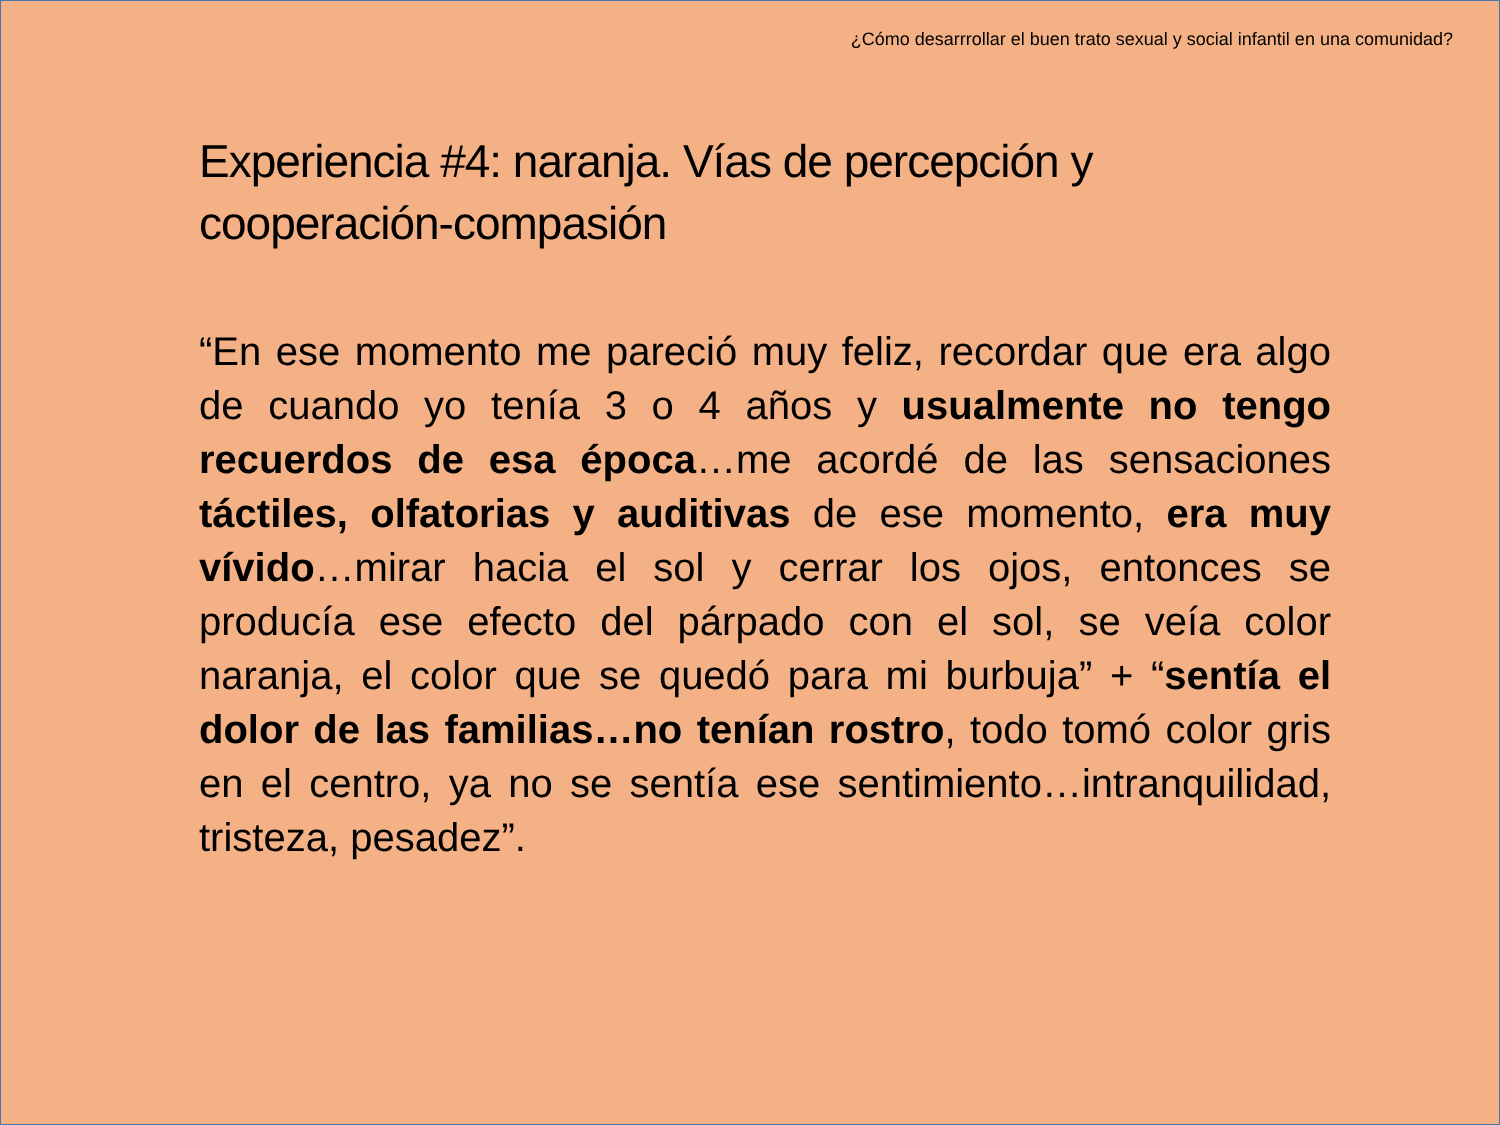¿Cómo desarrrollar el buen trato sexual y social infantil en una comunidad?
Experiencia #4: naranja. Vías de percepción y cooperación-compasión
“En ese momento me pareció muy feliz, recordar que era algo de cuando yo tenía 3 o 4 años y usualmente no tengo recuerdos de esa época…me acordé de las sensaciones táctiles, olfatorias y auditivas de ese momento, era muy vívido…mirar hacia el sol y cerrar los ojos, entonces se producía ese efecto del párpado con el sol, se veía color naranja, el color que se quedó para mi burbuja” + “sentía el dolor de las familias…no tenían rostro, todo tomó color gris en el centro, ya no se sentía ese sentimiento…intranquilidad, tristeza, pesadez”.